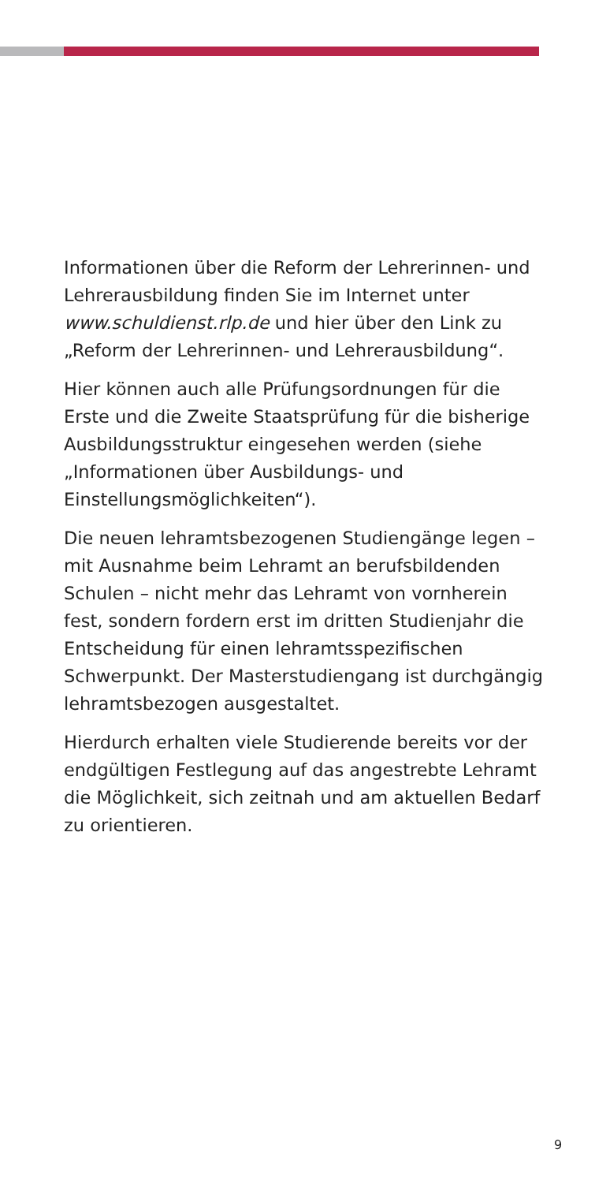Informationen über die Reform der Lehrerinnen- und Lehrerausbildung finden Sie im Internet unter www.schuldienst.rlp.de und hier über den Link zu „Reform der Lehrerinnen- und Lehrerausbildung“.
Hier können auch alle Prüfungsordnungen für die Erste und die Zweite Staatsprüfung für die bisherige Ausbildungsstruktur eingesehen werden (siehe „Informationen über Ausbildungs- und Einstellungsmöglichkeiten“).
Die neuen lehramtsbezogenen Studiengänge legen – mit Ausnahme beim Lehramt an berufsbildenden Schulen – nicht mehr das Lehramt von vornherein fest, sondern fordern erst im dritten Studienjahr die Entscheidung für einen lehramtsspezifischen Schwerpunkt. Der Masterstudiengang ist durchgängig lehramtsbezogen ausgestaltet.
Hierdurch erhalten viele Studierende bereits vor der endgültigen Festlegung auf das angestrebte Lehramt die Möglichkeit, sich zeitnah und am aktuellen Bedarf zu orientieren.
9